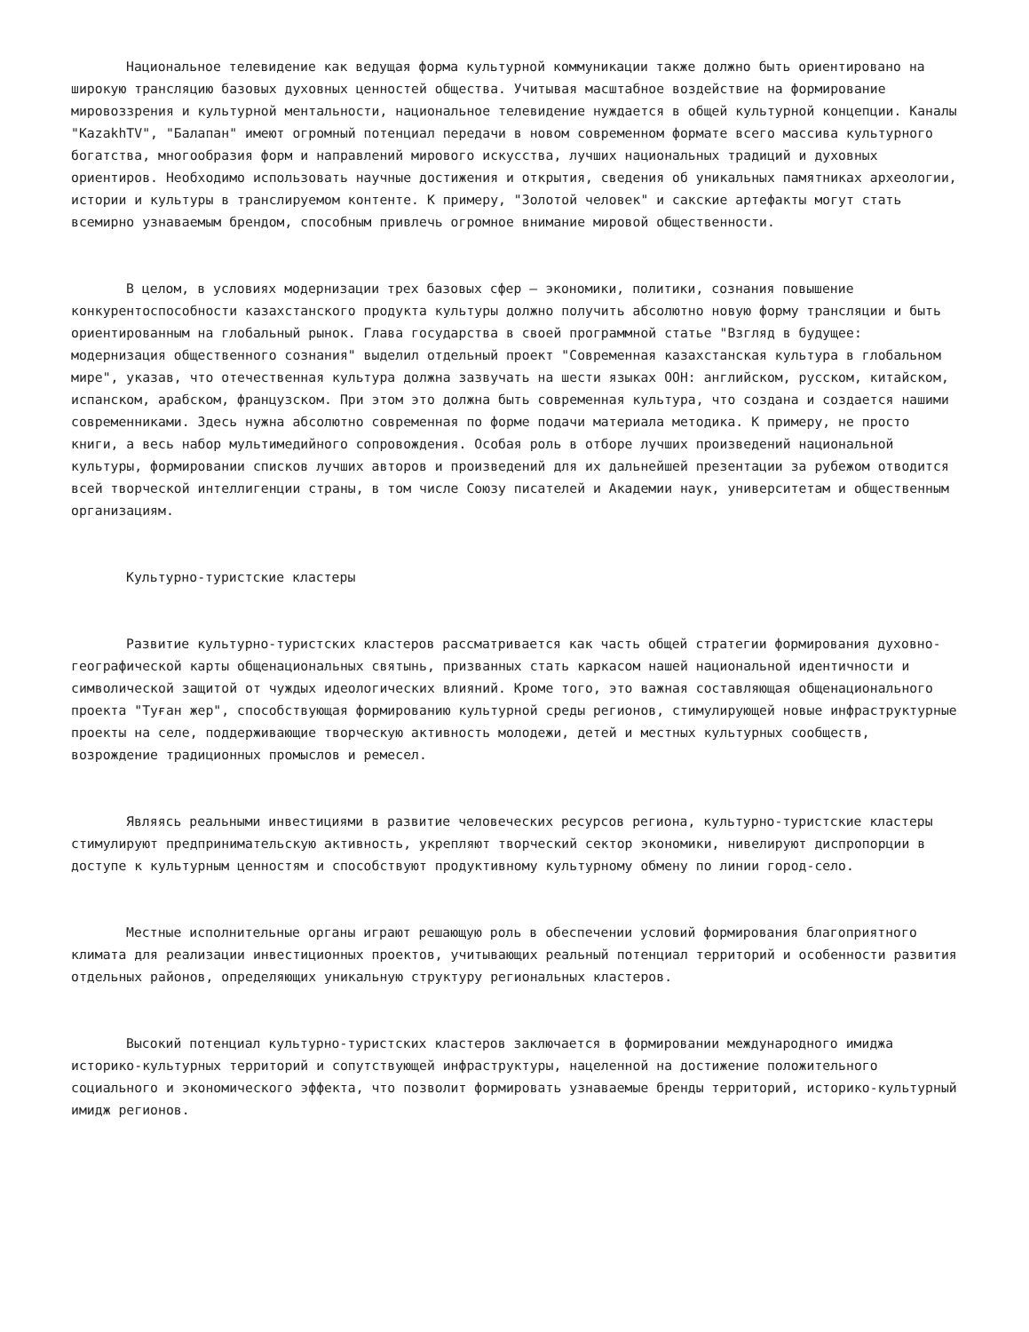Национальное телевидение как ведущая форма культурной коммуникации также должно быть ориентировано на широкую трансляцию базовых духовных ценностей общества. Учитывая масштабное воздействие на формирование мировоззрения и культурной ментальности, национальное телевидение нуждается в общей культурной концепции. Каналы "KazakhTV", "Балапан" имеют огромный потенциал передачи в новом современном формате всего массива культурного богатства, многообразия форм и направлений мирового искусства, лучших национальных традиций и духовных ориентиров. Необходимо использовать научные достижения и открытия, сведения об уникальных памятниках археологии, истории и культуры в транслируемом контенте. К примеру, "Золотой человек" и сакские артефакты могут стать всемирно узнаваемым брендом, способным привлечь огромное внимание мировой общественности.
В целом, в условиях модернизации трех базовых сфер – экономики, политики, сознания повышение конкурентоспособности казахстанского продукта культуры должно получить абсолютно новую форму трансляции и быть ориентированным на глобальный рынок. Глава государства в своей программной статье "Взгляд в будущее: модернизация общественного сознания" выделил отдельный проект "Современная казахстанская культура в глобальном мире", указав, что отечественная культура должна зазвучать на шести языках ООН: английском, русском, китайском, испанском, арабском, французском. При этом это должна быть современная культура, что создана и создается нашими современниками. Здесь нужна абсолютно современная по форме подачи материала методика. К примеру, не просто книги, а весь набор мультимедийного сопровождения. Особая роль в отборе лучших произведений национальной культуры, формировании списков лучших авторов и произведений для их дальнейшей презентации за рубежом отводится всей творческой интеллигенции страны, в том числе Союзу писателей и Академии наук, университетам и общественным организациям.
Культурно-туристские кластеры
Развитие культурно-туристских кластеров рассматривается как часть общей стратегии формирования духовно-географической карты общенациональных святынь, призванных стать каркасом нашей национальной идентичности и символической защитой от чуждых идеологических влияний. Кроме того, это важная составляющая общенационального проекта "Туған жер", способствующая формированию культурной среды регионов, стимулирующей новые инфраструктурные проекты на селе, поддерживающие творческую активность молодежи, детей и местных культурных сообществ, возрождение традиционных промыслов и ремесел.
Являясь реальными инвестициями в развитие человеческих ресурсов региона, культурно-туристские кластеры стимулируют предпринимательскую активность, укрепляют творческий сектор экономики, нивелируют диспропорции в доступе к культурным ценностям и способствуют продуктивному культурному обмену по линии город-село.
Местные исполнительные органы играют решающую роль в обеспечении условий формирования благоприятного климата для реализации инвестиционных проектов, учитывающих реальный потенциал территорий и особенности развития отдельных районов, определяющих уникальную структуру региональных кластеров.
Высокий потенциал культурно-туристских кластеров заключается в формировании международного имиджа историко-культурных территорий и сопутствующей инфраструктуры, нацеленной на достижение положительного социального и экономического эффекта, что позволит формировать узнаваемые бренды территорий, историко-культурный имидж регионов.